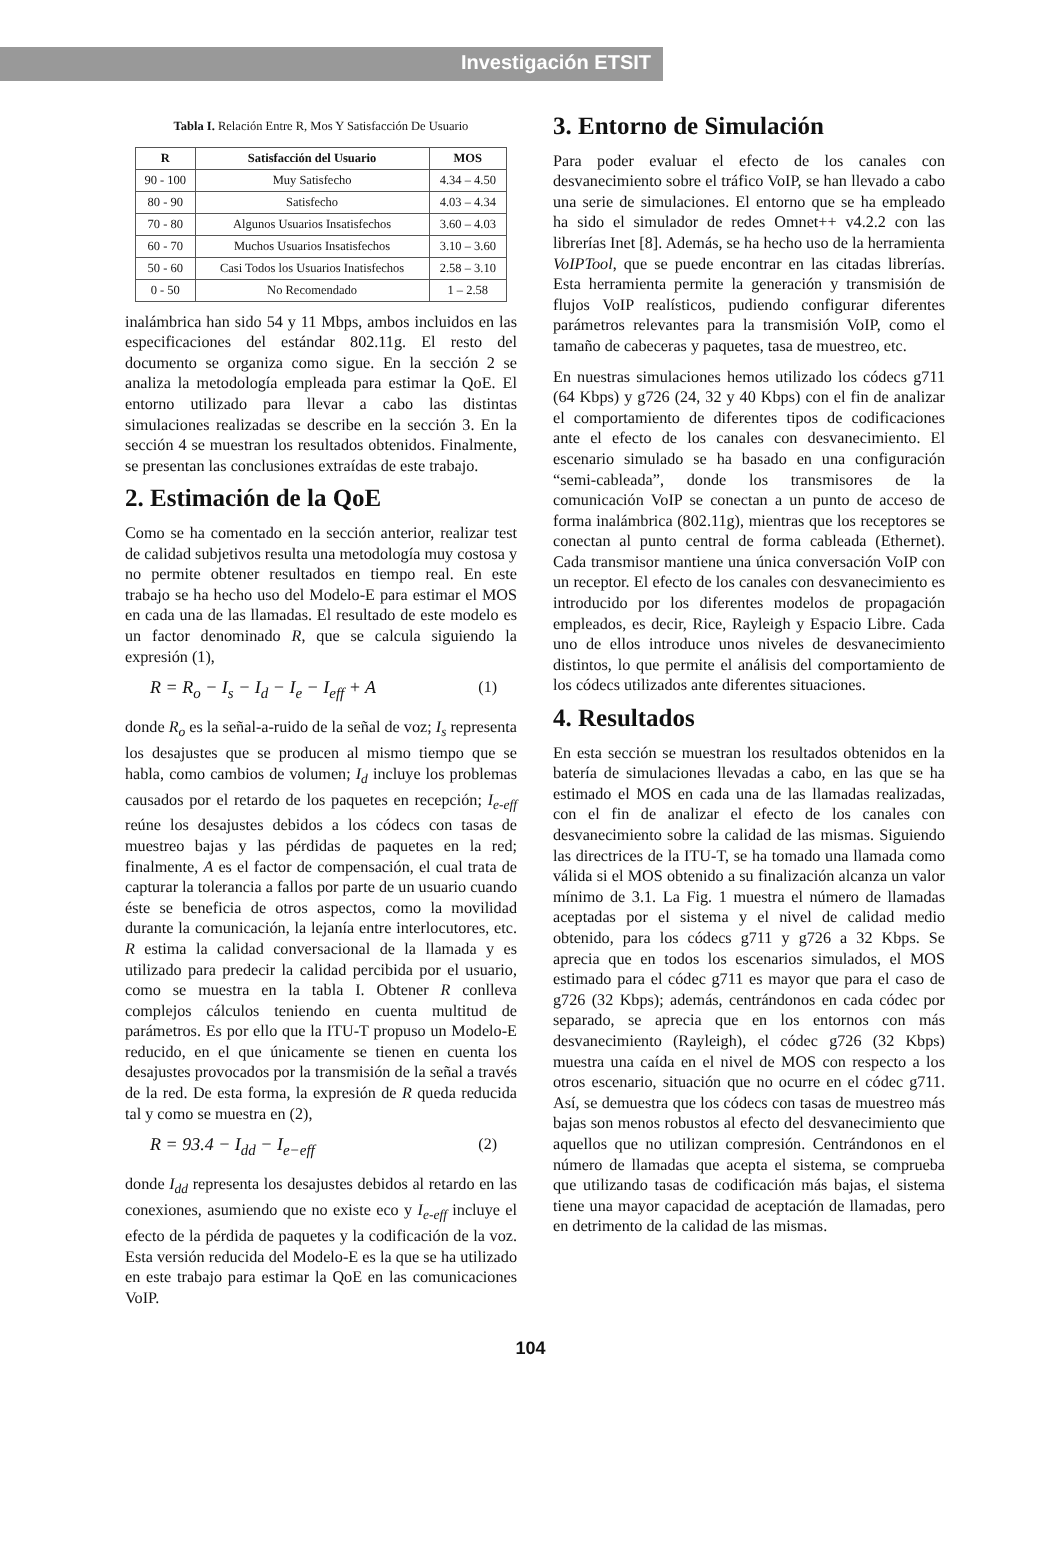Investigación ETSIT
Tabla I. Relación Entre R, Mos Y Satisfacción De Usuario
| R | Satisfacción del Usuario | MOS |
| --- | --- | --- |
| 90 - 100 | Muy Satisfecho | 4.34 – 4.50 |
| 80 - 90 | Satisfecho | 4.03 – 4.34 |
| 70 - 80 | Algunos Usuarios Insatisfechos | 3.60 – 4.03 |
| 60 - 70 | Muchos Usuarios Insatisfechos | 3.10 – 3.60 |
| 50 - 60 | Casi Todos los Usuarios Inatisfechos | 2.58 – 3.10 |
| 0 - 50 | No Recomendado | 1 – 2.58 |
inalámbrica han sido 54 y 11 Mbps, ambos incluidos en las especificaciones del estándar 802.11g. El resto del documento se organiza como sigue. En la sección 2 se analiza la metodología empleada para estimar la QoE. El entorno utilizado para llevar a cabo las distintas simulaciones realizadas se describe en la sección 3. En la sección 4 se muestran los resultados obtenidos. Finalmente, se presentan las conclusiones extraídas de este trabajo.
2. Estimación de la QoE
Como se ha comentado en la sección anterior, realizar test de calidad subjetivos resulta una metodología muy costosa y no permite obtener resultados en tiempo real. En este trabajo se ha hecho uso del Modelo-E para estimar el MOS en cada una de las llamadas. El resultado de este modelo es un factor denominado R, que se calcula siguiendo la expresión (1),
R = R<sub>o</sub> − I<sub>s</sub> − I<sub>d</sub> − I<sub>e</sub> − I<sub>eff</sub> + A (1)
donde R<sub>o</sub> es la señal-a-ruido de la señal de voz; I<sub>s</sub> representa los desajustes que se producen al mismo tiempo que se habla, como cambios de volumen; I<sub>d</sub> incluye los problemas causados por el retardo de los paquetes en recepción; I<sub>e-eff</sub> reúne los desajustes debidos a los códecs con tasas de muestreo bajas y las pérdidas de paquetes en la red; finalmente, A es el factor de compensación, el cual trata de capturar la tolerancia a fallos por parte de un usuario cuando éste se beneficia de otros aspectos, como la movilidad durante la comunicación, la lejanía entre interlocutores, etc. R estima la calidad conversacional de la llamada y es utilizado para predecir la calidad percibida por el usuario, como se muestra en la tabla I. Obtener R conlleva complejos cálculos teniendo en cuenta multitud de parámetros. Es por ello que la ITU-T propuso un Modelo-E reducido, en el que únicamente se tienen en cuenta los desajustes provocados por la transmisión de la señal a través de la red. De esta forma, la expresión de R queda reducida tal y como se muestra en (2),
R = 93.4 − I<sub>dd</sub> − I<sub>e−eff</sub> (2)
donde I<sub>dd</sub> representa los desajustes debidos al retardo en las conexiones, asumiendo que no existe eco y I<sub>e-eff</sub> incluye el efecto de la pérdida de paquetes y la codificación de la voz. Esta versión reducida del Modelo-E es la que se ha utilizado en este trabajo para estimar la QoE en las comunicaciones VoIP.
3. Entorno de Simulación
Para poder evaluar el efecto de los canales con desvanecimiento sobre el tráfico VoIP, se han llevado a cabo una serie de simulaciones. El entorno que se ha empleado ha sido el simulador de redes Omnet++ v4.2.2 con las librerías Inet [8]. Además, se ha hecho uso de la herramienta VoIPTool, que se puede encontrar en las citadas librerías. Esta herramienta permite la generación y transmisión de flujos VoIP realísticos, pudiendo configurar diferentes parámetros relevantes para la transmisión VoIP, como el tamaño de cabeceras y paquetes, tasa de muestreo, etc.
En nuestras simulaciones hemos utilizado los códecs g711 (64 Kbps) y g726 (24, 32 y 40 Kbps) con el fin de analizar el comportamiento de diferentes tipos de codificaciones ante el efecto de los canales con desvanecimiento. El escenario simulado se ha basado en una configuración “semi-cableada”, donde los transmisores de la comunicación VoIP se conectan a un punto de acceso de forma inalámbrica (802.11g), mientras que los receptores se conectan al punto central de forma cableada (Ethernet). Cada transmisor mantiene una única conversación VoIP con un receptor. El efecto de los canales con desvanecimiento es introducido por los diferentes modelos de propagación empleados, es decir, Rice, Rayleigh y Espacio Libre. Cada uno de ellos introduce unos niveles de desvanecimiento distintos, lo que permite el análisis del comportamiento de los códecs utilizados ante diferentes situaciones.
4. Resultados
En esta sección se muestran los resultados obtenidos en la batería de simulaciones llevadas a cabo, en las que se ha estimado el MOS en cada una de las llamadas realizadas, con el fin de analizar el efecto de los canales con desvanecimiento sobre la calidad de las mismas. Siguiendo las directrices de la ITU-T, se ha tomado una llamada como válida si el MOS obtenido a su finalización alcanza un valor mínimo de 3.1. La Fig. 1 muestra el número de llamadas aceptadas por el sistema y el nivel de calidad medio obtenido, para los códecs g711 y g726 a 32 Kbps. Se aprecia que en todos los escenarios simulados, el MOS estimado para el códec g711 es mayor que para el caso de g726 (32 Kbps); además, centrándonos en cada códec por separado, se aprecia que en los entornos con más desvanecimiento (Rayleigh), el códec g726 (32 Kbps) muestra una caída en el nivel de MOS con respecto a los otros escenario, situación que no ocurre en el códec g711. Así, se demuestra que los códecs con tasas de muestreo más bajas son menos robustos al efecto del desvanecimiento que aquellos que no utilizan compresión. Centrándonos en el número de llamadas que acepta el sistema, se comprueba que utilizando tasas de codificación más bajas, el sistema tiene una mayor capacidad de aceptación de llamadas, pero en detrimento de la calidad de las mismas.
104